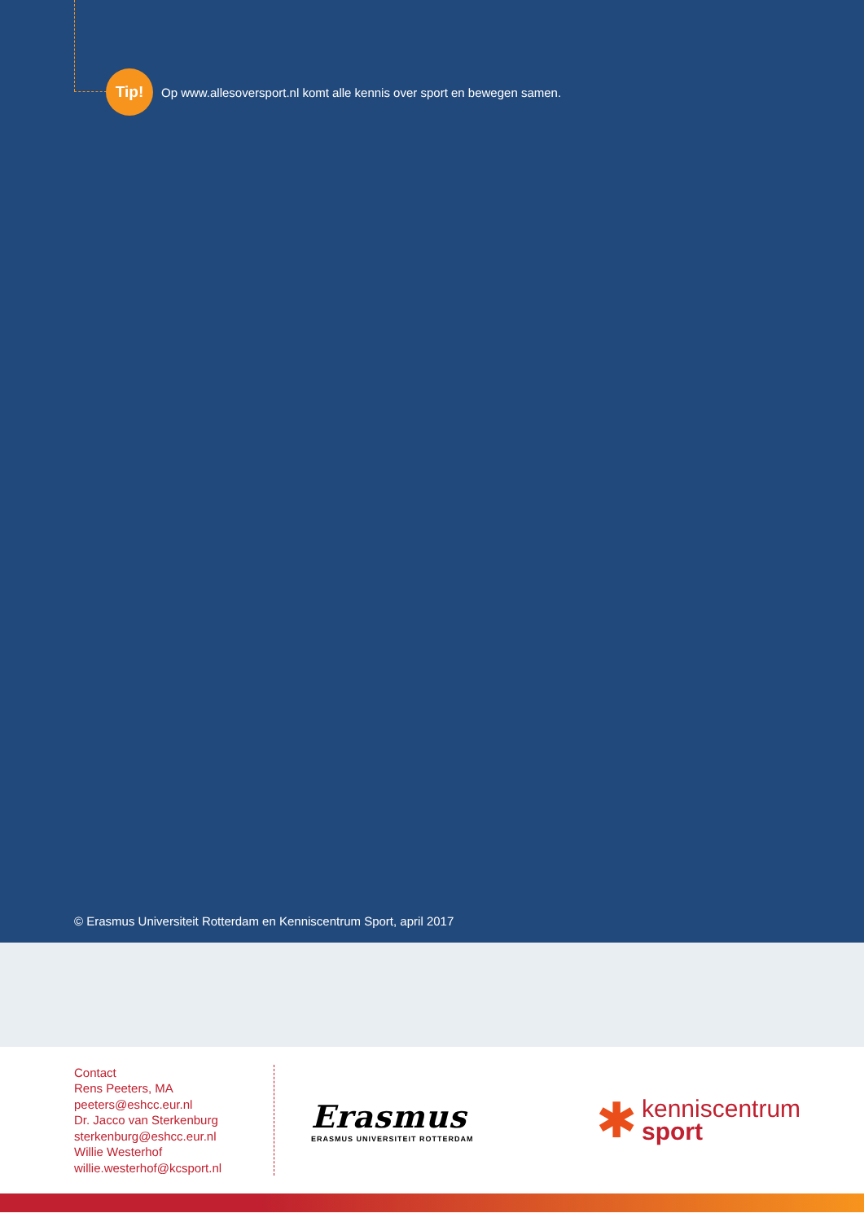Tip!
Op www.allesoversport.nl komt alle kennis over sport en bewegen samen.
© Erasmus Universiteit Rotterdam en Kenniscentrum Sport, april 2017
Contact
Rens Peeters, MA
peeters@eshcc.eur.nl
Dr. Jacco van Sterkenburg
sterkenburg@eshcc.eur.nl
Willie Westerhof
willie.westerhof@kcsport.nl
Erasmus
ERASMUS UNIVERSITEIT ROTTERDAM
✱
kenniscentrum
sport